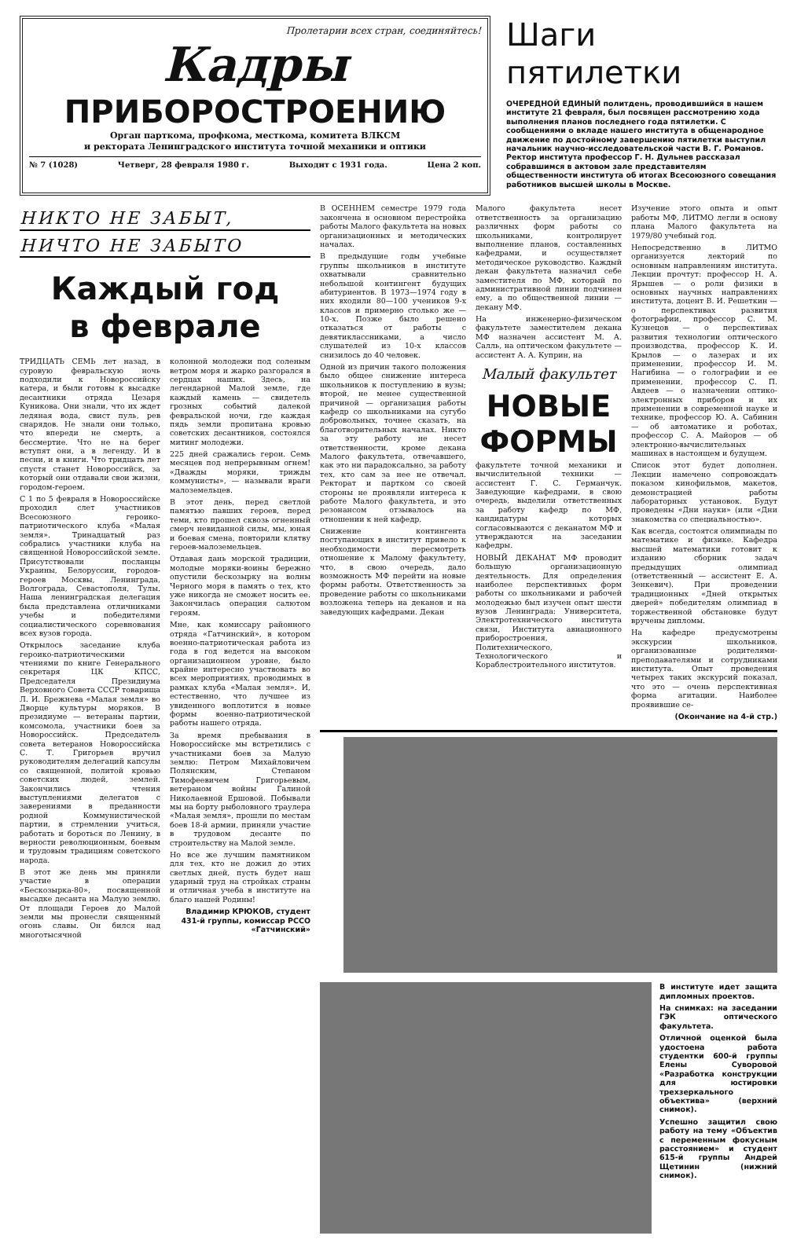Пролетарии всех стран, соединяйтесь!
Кадры
ПРИБОРОСТРОЕНИЮ
Орган парткома, профкома, месткома, комитета ВЛКСМ
и ректората Ленинградского института точной механики и оптики
№ 7 (1028) Четверг, 28 февраля 1980 г. Выходит с 1931 года. Цена 2 коп.
Шаги пятилетки
ОЧЕРЕДНОЙ ЕДИНЫЙ политдень, проводившийся в нашем институте 21 февраля, был посвящен рассмотрению хода выполнения планов последнего года пятилетки. С сообщениями о вкладе нашего института в общенародное движение по достойному завершению пятилетки выступил начальник научно-исследовательской части В. Г. Романов. Ректор института профессор Г. Н. Дульнев рассказал собравшимся в актовом зале представителям общественности института об итогах Всесоюзного совещания работников высшей школы в Москве.
НИКТО НЕ ЗАБЫТ,
НИЧТО НЕ ЗАБЫТО
Каждый год
в феврале
ТРИДЦАТЬ СЕМЬ лет назад, в суровую февральскую ночь подходили к Новороссийску катера, и были готовы к высадке десантники отряда Цезаря Куникова. Они знали, что их ждет ледяная вода, свист пуль, рев снарядов. Не знали они только, что впереди не смерть, а бессмертие. Что не на берег вступят они, а в легенду. И в песни, и в книги. Что тридцать лет спустя станет Новороссийск, за который они отдавали свои жизни, городом-героем.
С 1 по 5 февраля в Новороссийске проходил слет участников Всесоюзного героико-патриотического клуба «Малая земля». Тринадцатый раз собрались участники клуба на священной Новороссийской земле. Присутствовали посланцы Украины, Белоруссии, городов-героев Москвы, Ленинграда, Волгограда, Севастополя, Тулы. Наша ленинградская делегация была представлена отличниками учебы и победителями социалистического соревнования всех вузов города.
Открылось заседание клуба героико-патриотическими чтениями по книге Генерального секретаря ЦК КПСС, Председателя Президиума Верховного Совета СССР товарища Л. И. Брежнева «Малая земля» во Дворце культуры моряков. В президиуме — ветераны партии, комсомола, участники боев за Новороссийск. Председатель совета ветеранов Новороссийска С. Т. Григорьев вручил руководителям делегаций капсулы со священной, политой кровью советских людей, землей. Закончились чтения выступлениями делегатов с заверениями в преданности родной Коммунистической партии, в стремлении учиться, работать и бороться по Ленину, в верности революционным, боевым и трудовым традициям советского народа.
В этот же день мы приняли участие в операции «Бескозырка-80», посвященной высадке десанта на Малую землю. От площади Героев до Малой земли мы пронесли священный огонь славы. Он бился над многотысячной
колонной молодежи под соленым ветром моря и жарко разгорался в сердцах наших. Здесь, на легендарной Малой земле, где каждый камень — свидетель грозных событий далекой февральской ночи, где каждая пядь земли пропитана кровью советских десантников, состоялся митинг молодежи.
225 дней сражались герои. Семь месяцев под непрерывным огнем! «Дважды моряки, трижды коммунисты», — называли враги малоземельцев.
В этот день, перед светлой памятью павших героев, перед теми, кто прошел сквозь огненный смерч невиданной силы, мы, юная и боевая смена, повторили клятву героев-малоземельцев.
Отдавая дань морской традиции, молодые моряки-воины бережно опустили бескозырку на волны Черного моря в память о тех, кто уже никогда не сможет носить ее. Закончилась операция салютом героям.
Мне, как комиссару районного отряда «Гатчинский», в котором военно-патриотическая работа из года в год ведется на высоком организационном уровне, было крайне интересно участвовать во всех мероприятиях, проводимых в рамках клуба «Малая земля». И, естественно, что лучшее из увиденного воплотится в новые формы военно-патриотической работы нашего отряда.
За время пребывания в Новороссийске мы встретились с участниками боев за Малую землю: Петром Михайловичем Полянским, Степаном Тимофеевичем Григорьевым, ветераном войны Галиной Николаевной Ершовой. Побывали мы на борту рыболовного траулера «Малая земля», прошли по местам боев 18-й армии, приняли участие в трудовом десанте по строительству на Малой земле.
Но все же лучшим памятником для тех, кто не дожил до этих светлых дней, пусть будет наш ударный труд на стройках страны и отличная учеба в институте на благо нашей Родины!
Владимир КРЮКОВ, студент 431-й группы, комиссар РССО «Гатчинский»
В ОСЕННЕМ семестре 1979 года закончена в основном перестройка работы Малого факультета на новых организационных и методических началах.
В предыдущие годы учебные группы школьников в институте охватывали сравнительно небольшой контингент будущих абитуриентов. В 1973—1974 году в них входили 80—100 учеников 9-х классов и примерно столько же — 10-х. Позже было решено отказаться от работы с девятиклассниками, а число слушателей из 10-х классов снизилось до 40 человек.
Одной из причин такого положения было общее снижение интереса школьников к поступлению в вузы; второй, не менее существенной причиной — организация работы кафедр со школьниками на сугубо добровольных, точнее сказать, на благотворительных началах. Никто за эту работу не несет ответственности, кроме декана Малого факультета, отвечавшего, как это ни парадоксально, за работу тех, кто сам за нее не отвечал. Ректорат и партком со своей стороны не проявляли интереса к работе Малого факультета, и это резонансом отзывалось на отношении к ней кафедр.
Снижение контингента поступающих в институт привело к необходимости пересмотреть отношение к Малому факультету, что, в свою очередь, дало возможность МФ перейти на новые формы работы. Ответственность за проведение работы со школьниками возложена теперь на деканов и на заведующих кафедрами. Декан
Малого факультета несет ответственность за организацию различных форм работы со школьниками, контролирует выполнение планов, составленных кафедрами, и осуществляет методическое руководство. Каждый декан факультета назначил себе заместителя по МФ, который по административной линии подчинен ему, а по общественной линии — декану МФ.
На инженерно-физическом факультете заместителем декана МФ назначен ассистент М. А. Салль, на оптическом факультете — ассистент А. А. Куприн, на
Малый факультет
НОВЫЕ
ФОРМЫ
факультете точной механики и вычислительной техники — ассистент Г. С. Германчук. Заведующие кафедрами, в свою очередь, выделили ответственных за работу кафедр по МФ, кандидатуры которых согласовываются с деканатом МФ и утверждаются на заседании кафедры.
НОВЫЙ ДЕКАНАТ МФ проводит большую организационную деятельность. Для определения наиболее перспективных форм работы со школьниками и рабочей молодежью был изучен опыт шести вузов Ленинграда: Университета, Электротехнического института связи, Института авиационного приборостроения, Политехнического, Технологического и Кораблестроительного институтов.
Изучение этого опыта и опыт работы МФ, ЛИТМО легли в основу плана Малого факультета на 1979/80 учебный год.
Непосредственно в ЛИТМО организуется лекторий по основным направлениям института. Лекции прочтут: профессор Н. А. Ярышев — о роли физики в основных научных направлениях института, доцент В. И. Решеткин — о перспективах развития фотографии, профессор С. М. Кузнецов — о перспективах развития технологии оптического производства, профессор К. И. Крылов — о лазерах и их применении, профессор И. М. Нагибина — о голографии и ее применении, профессор С. П. Авдеев — о назначении оптико-электронных приборов и их применении в современной науке и технике, профессор Ю. А. Сабинин — об автоматике и роботах, профессор С. А. Майоров — об электронно-вычислительных машинах в настоящем и будущем.
Список этот будет дополнен. Лекции намечено сопровождать показом кинофильмов, макетов, демонстрацией работы лабораторных установок. Будут проведены «Дни науки» (или «Дни знакомства со специальностью».
Как всегда, состоятся олимпиады по математике и физике. Кафедра высшей математики готовит к изданию сборник задач предыдущих олимпиад (ответственный — ассистент Е. А. Зенкевич). При проведении традиционных «Дней открытых дверей» победителям олимпиад в торжественной обстановке будут вручены дипломы.
На кафедре предусмотрены экскурсии школьников, организованные родителями-преподавателями и сотрудниками института. Опыт проведения четырех таких экскурсий показал, что это — очень перспективная форма агитации. Наиболее проявившие се-
(Окончание на 4-й стр.)
В институте идет защита дипломных проектов.
На снимках: на заседании ГЭК оптического факультета.
Отличной оценкой была удостоена работа студентки 600-й группы Елены Суворовой «Разработка конструкции для юстировки трехзеркального объектива» (верхний снимок).
Успешно защитил свою работу на тему «Объектив с переменным фокусным расстоянием» и студент 615-й группы Андрей Щетинин (нижний снимок).